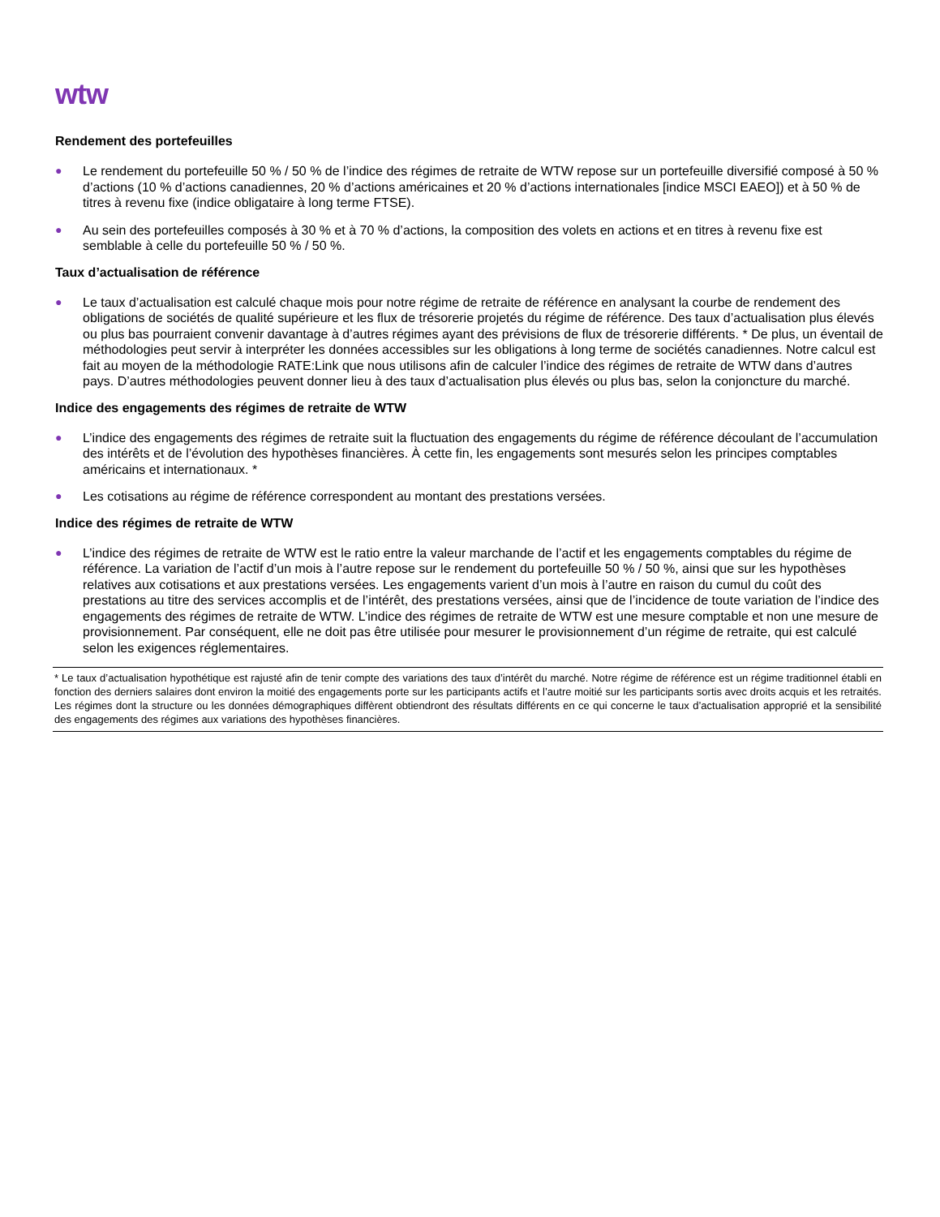wtw
Rendement des portefeuilles
● Le rendement du portefeuille 50 % / 50 % de l’indice des régimes de retraite de WTW repose sur un portefeuille diversifié composé à 50 % d’actions (10 % d’actions canadiennes, 20 % d’actions américaines et 20 % d’actions internationales [indice MSCI EAEO]) et à 50 % de titres à revenu fixe (indice obligataire à long terme FTSE).
● Au sein des portefeuilles composés à 30 % et à 70 % d’actions, la composition des volets en actions et en titres à revenu fixe est semblable à celle du portefeuille 50 % / 50 %.
Taux d’actualisation de référence
● Le taux d’actualisation est calculé chaque mois pour notre régime de retraite de référence en analysant la courbe de rendement des obligations de sociétés de qualité supérieure et les flux de trésorerie projetés du régime de référence. Des taux d’actualisation plus élevés ou plus bas pourraient convenir davantage à d’autres régimes ayant des prévisions de flux de trésorerie différents. * De plus, un éventail de méthodologies peut servir à interpréter les données accessibles sur les obligations à long terme de sociétés canadiennes. Notre calcul est fait au moyen de la méthodologie RATE:Link que nous utilisons afin de calculer l’indice des régimes de retraite de WTW dans d’autres pays. D’autres méthodologies peuvent donner lieu à des taux d’actualisation plus élevés ou plus bas, selon la conjoncture du marché.
Indice des engagements des régimes de retraite de WTW
● L’indice des engagements des régimes de retraite suit la fluctuation des engagements du régime de référence découlant de l’accumulation des intérêts et de l’évolution des hypothèses financières. À cette fin, les engagements sont mesurés selon les principes comptables américains et internationaux. *
● Les cotisations au régime de référence correspondent au montant des prestations versées.
Indice des régimes de retraite de WTW
● L’indice des régimes de retraite de WTW est le ratio entre la valeur marchande de l’actif et les engagements comptables du régime de référence. La variation de l’actif d’un mois à l’autre repose sur le rendement du portefeuille 50 % / 50 %, ainsi que sur les hypothèses relatives aux cotisations et aux prestations versées. Les engagements varient d’un mois à l’autre en raison du cumul du coût des prestations au titre des services accomplis et de l’intérêt, des prestations versées, ainsi que de l’incidence de toute variation de l’indice des engagements des régimes de retraite de WTW. L’indice des régimes de retraite de WTW est une mesure comptable et non une mesure de provisionnement. Par conséquent, elle ne doit pas être utilisée pour mesurer le provisionnement d’un régime de retraite, qui est calculé selon les exigences réglementaires.
* Le taux d’actualisation hypothétique est rajusté afin de tenir compte des variations des taux d’intérêt du marché. Notre régime de référence est un régime traditionnel établi en fonction des derniers salaires dont environ la moitié des engagements porte sur les participants actifs et l’autre moitié sur les participants sortis avec droits acquis et les retraités. Les régimes dont la structure ou les données démographiques diffèrent obtiendront des résultats différents en ce qui concerne le taux d’actualisation approprié et la sensibilité des engagements des régimes aux variations des hypothèses financières.